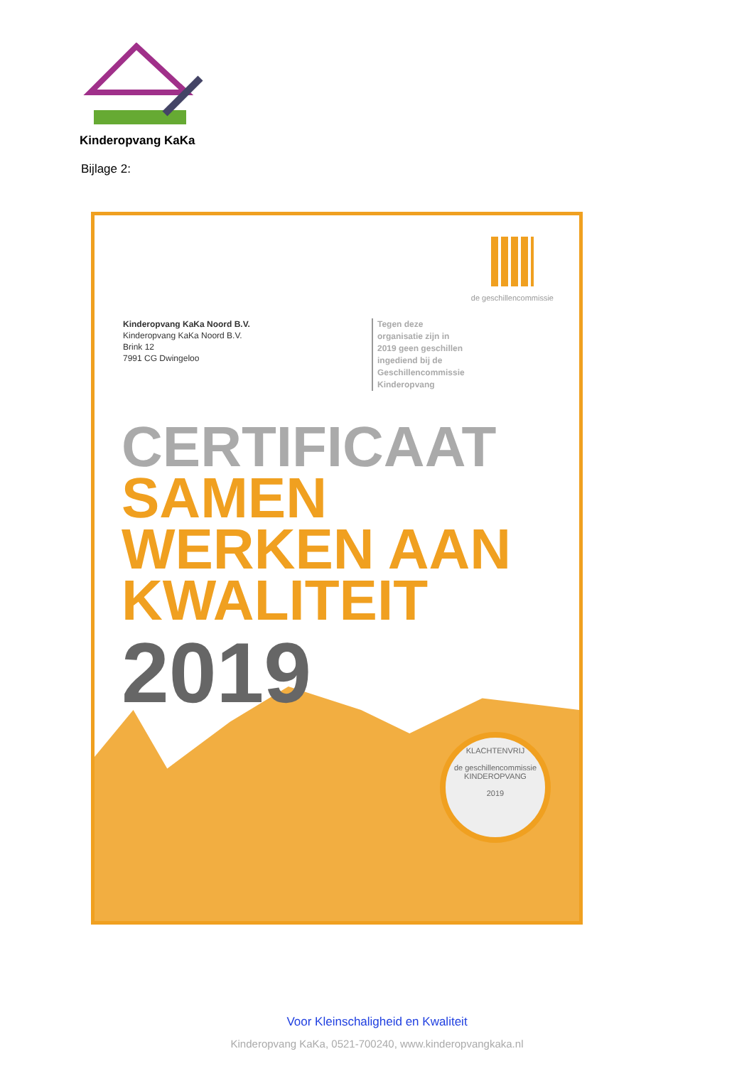Kinderopvang KaKa
Bijlage 2:
de geschillencommissie
Kinderopvang KaKa Noord B.V.
Kinderopvang KaKa Noord B.V.
Brink 12
7991 CG Dwingeloo
Tegen deze
organisatie zijn in
2019 geen geschillen
ingediend bij de
Geschillencommissie
Kinderopvang
CERTIFICAAT
SAMEN
WERKEN AAN
KWALITEIT
2019
KLACHTENVRIJ
de geschillencommissie
KINDEROPVANG
2019
Voor Kleinschaligheid en Kwaliteit
Kinderopvang KaKa, 0521-700240, www.kinderopvangkaka.nl